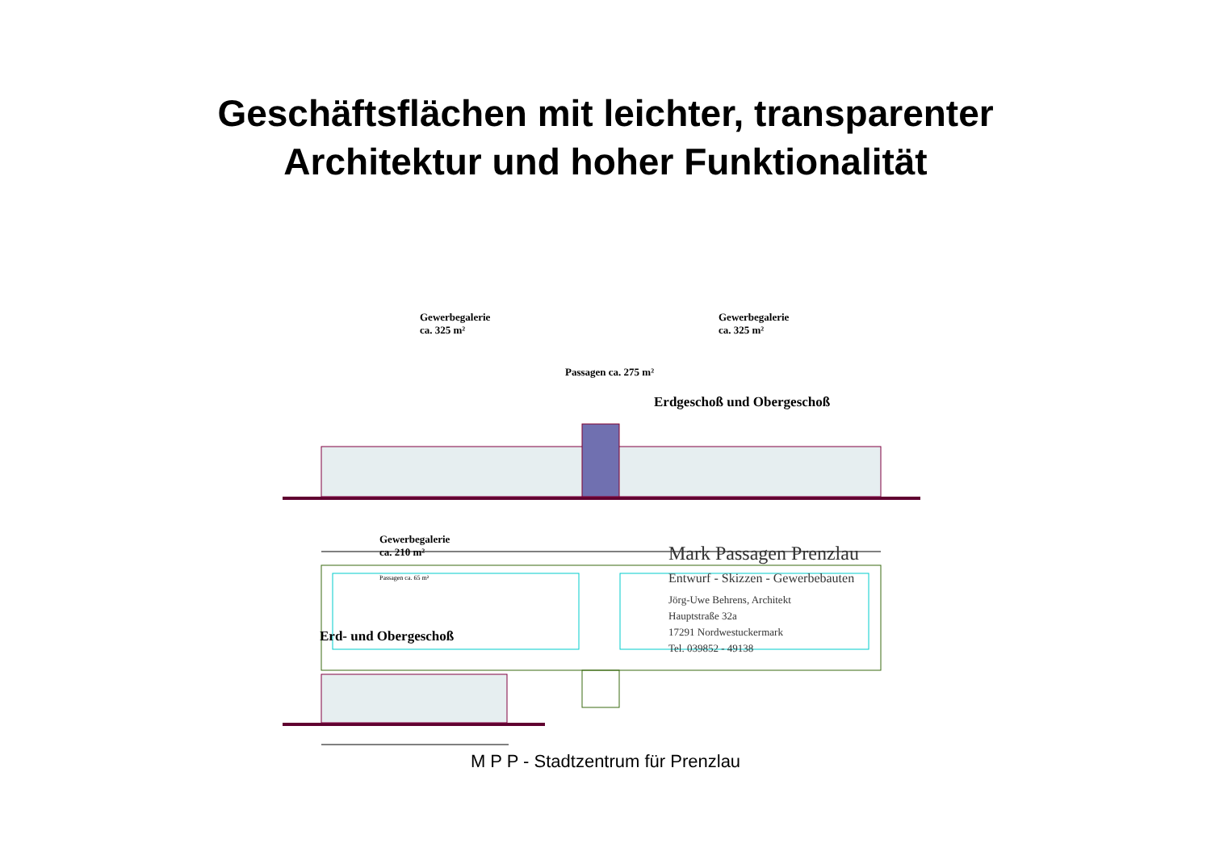Geschäftsflächen mit leichter, transparenter
Architektur und hoher Funktionalität
Gewerbegalerie
ca. 325 m²
Gewerbegalerie
ca. 325 m²
Passagen ca. 275 m²
Erdgeschoß und Obergeschoß
Gewerbegalerie
ca. 210 m²
Passagen ca. 65 m²
Erd- und Obergeschoß
Mark Passagen Prenzlau
Entwurf - Skizzen - Gewerbebauten
Jörg-Uwe Behrens, Architekt
Hauptstraße 32a
17291 Nordwestuckermark
Tel. 039852 - 49138
M P P - Stadtzentrum für Prenzlau